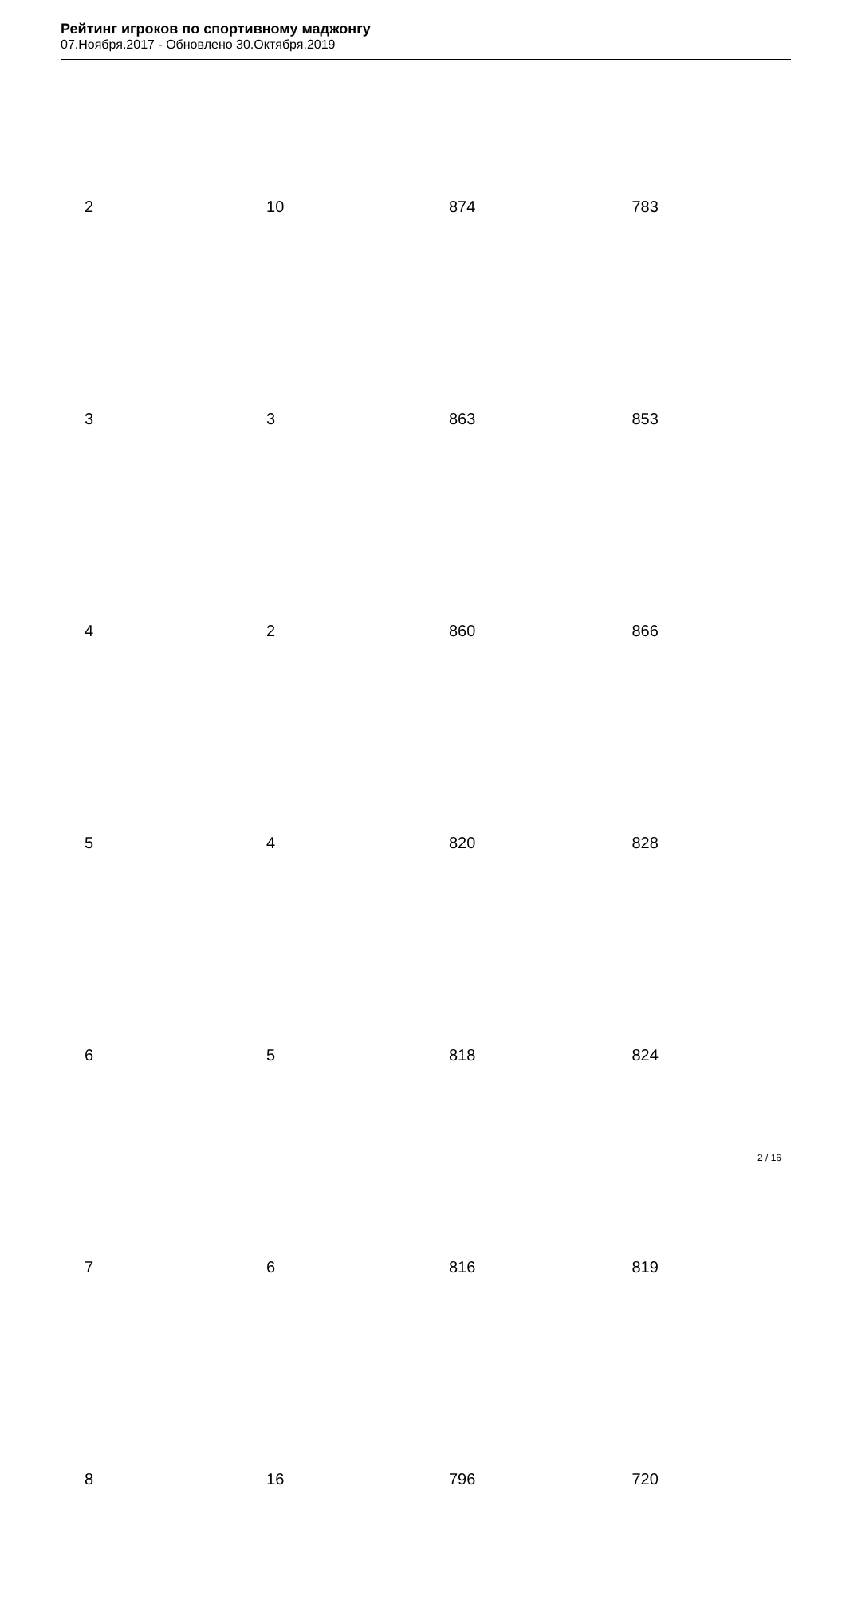Рейтинг игроков по спортивному маджонгу
07.Ноября.2017 - Обновлено 30.Октября.2019
| 2 | 10 | 874 | 783 |
| 3 | 3 | 863 | 853 |
| 4 | 2 | 860 | 866 |
| 5 | 4 | 820 | 828 |
| 6 | 5 | 818 | 824 |
| 7 | 6 | 816 | 819 |
| 8 | 16 | 796 | 720 |
2 / 16